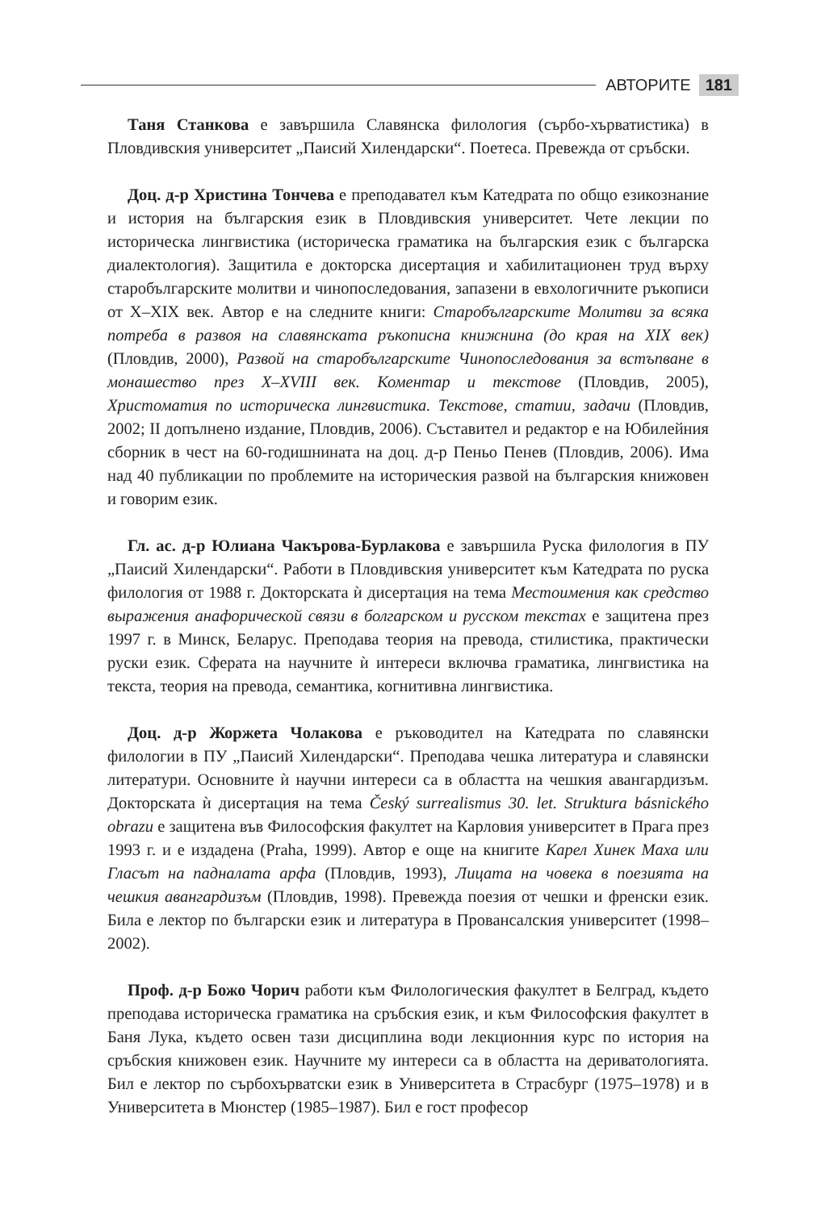АВТОРИТЕ 181
Таня Станкова е завършила Славянска филология (сърбо-хърватистика) в Пловдивския университет „Паисий Хилендарски“. Поетеса. Превежда от сръбски.
Доц. д-р Христина Тончева е преподавател към Катедрата по общо езикознание и история на българския език в Пловдивския университет. Чете лекции по историческа лингвистика (историческа граматика на българския език с българска диалектология). Защитила е докторска дисертация и хабилитационен труд върху старобългарските молитви и чинопоследования, запазени в евхологичните ръкописи от X–XIX век. Автор е на следните книги: Старобългарските Молитви за всяка потреба в развоя на славянската ръкописна книжнина (до края на XIX век) (Пловдив, 2000), Развой на старобългарските Чинопоследования за встъпване в монашество през X–XVIII век. Коментар и текстове (Пловдив, 2005), Христоматия по историческа лингвистика. Текстове, статии, задачи (Пловдив, 2002; II допълнено издание, Пловдив, 2006). Съставител и редактор е на Юбилейния сборник в чест на 60-годишнината на доц. д-р Пеньо Пенев (Пловдив, 2006). Има над 40 публикации по проблемите на историческия развой на българския книжовен и говорим език.
Гл. ас. д-р Юлиана Чакърова-Бурлакова е завършила Руска филология в ПУ „Паисий Хилендарски“. Работи в Пловдивския университет към Катедрата по руска филология от 1988 г. Докторската ѝ дисертация на тема Местоимения как средство выражения анафорической связи в болгарском и русском текстах е защитена през 1997 г. в Минск, Беларус. Преподава теория на превода, стилистика, практически руски език. Сферата на научните ѝ интереси включва граматика, лингвистика на текста, теория на превода, семантика, когнитивна лингвистика.
Доц. д-р Жоржета Чолакова е ръководител на Катедрата по славянски филологии в ПУ „Паисий Хилендарски“. Преподава чешка литература и славянски литератури. Основните ѝ научни интереси са в областта на чешкия авангардизъм. Докторската ѝ дисертация на тема Český surrealismus 30. let. Struktura básnického obrazu е защитена във Философския факултет на Карловия университет в Прага през 1993 г. и е издадена (Praha, 1999). Автор е още на книгите Карел Хинек Маха или Гласът на падналата арфа (Пловдив, 1993), Лицата на човека в поезията на чешкия авангардизъм (Пловдив, 1998). Превежда поезия от чешки и френски език. Била е лектор по български език и литература в Провансалския университет (1998–2002).
Проф. д-р Божо Чорич работи към Филологическия факултет в Белград, където преподава историческа граматика на сръбския език, и към Философския факултет в Баня Лука, където освен тази дисциплина води лекционния курс по история на сръбския книжовен език. Научните му интереси са в областта на дериватологията. Бил е лектор по сърбохърватски език в Университета в Страсбург (1975–1978) и в Университета в Мюнстер (1985–1987). Бил е гост професор